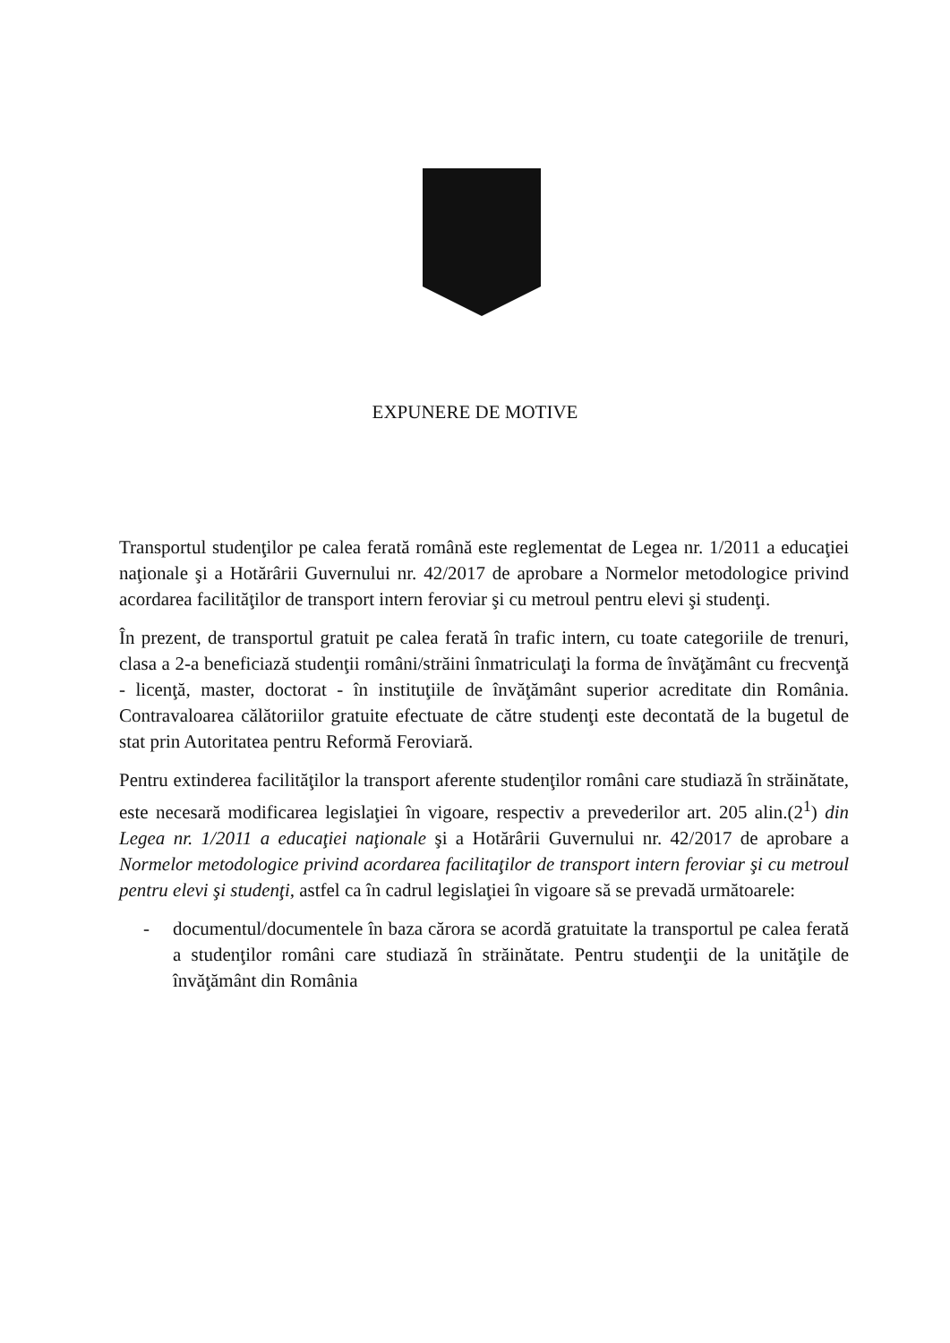EXPUNERE DE MOTIVE
Transportul studenţilor pe calea ferată română este reglementat de Legea nr. 1/2011 a educaţiei naţionale şi a Hotărârii Guvernului nr. 42/2017 de aprobare a Normelor metodologice privind acordarea facilităţilor de transport intern feroviar şi cu metroul pentru elevi şi studenţi.
În prezent, de transportul gratuit pe calea ferată în trafic intern, cu toate categoriile de trenuri, clasa a 2-a beneficiază studenţii români/străini înmatriculaţi la forma de învăţământ cu frecvenţă - licenţă, master, doctorat - în instituţiile de învăţământ superior acreditate din România. Contravaloarea călătoriilor gratuite efectuate de către studenţi este decontată de la bugetul de stat prin Autoritatea pentru Reformă Feroviară.
Pentru extinderea facilităţilor la transport aferente studenţilor români care studiază în străinătate, este necesară modificarea legislaţiei în vigoare, respectiv a prevederilor art. 205 alin.(2<sup>1</sup>) din Legea nr. 1/2011 a educaţiei naţionale şi a Hotărârii Guvernului nr. 42/2017 de aprobare a Normelor metodologice privind acordarea facilitaţilor de transport intern feroviar şi cu metroul pentru elevi şi studenţi, astfel ca în cadrul legislaţiei în vigoare să se prevadă următoarele:
- documentul/documentele în baza cărora se acordă gratuitate la transportul pe calea ferată a studenţilor români care studiază în străinătate. Pentru studenţii de la unităţile de învăţământ din România